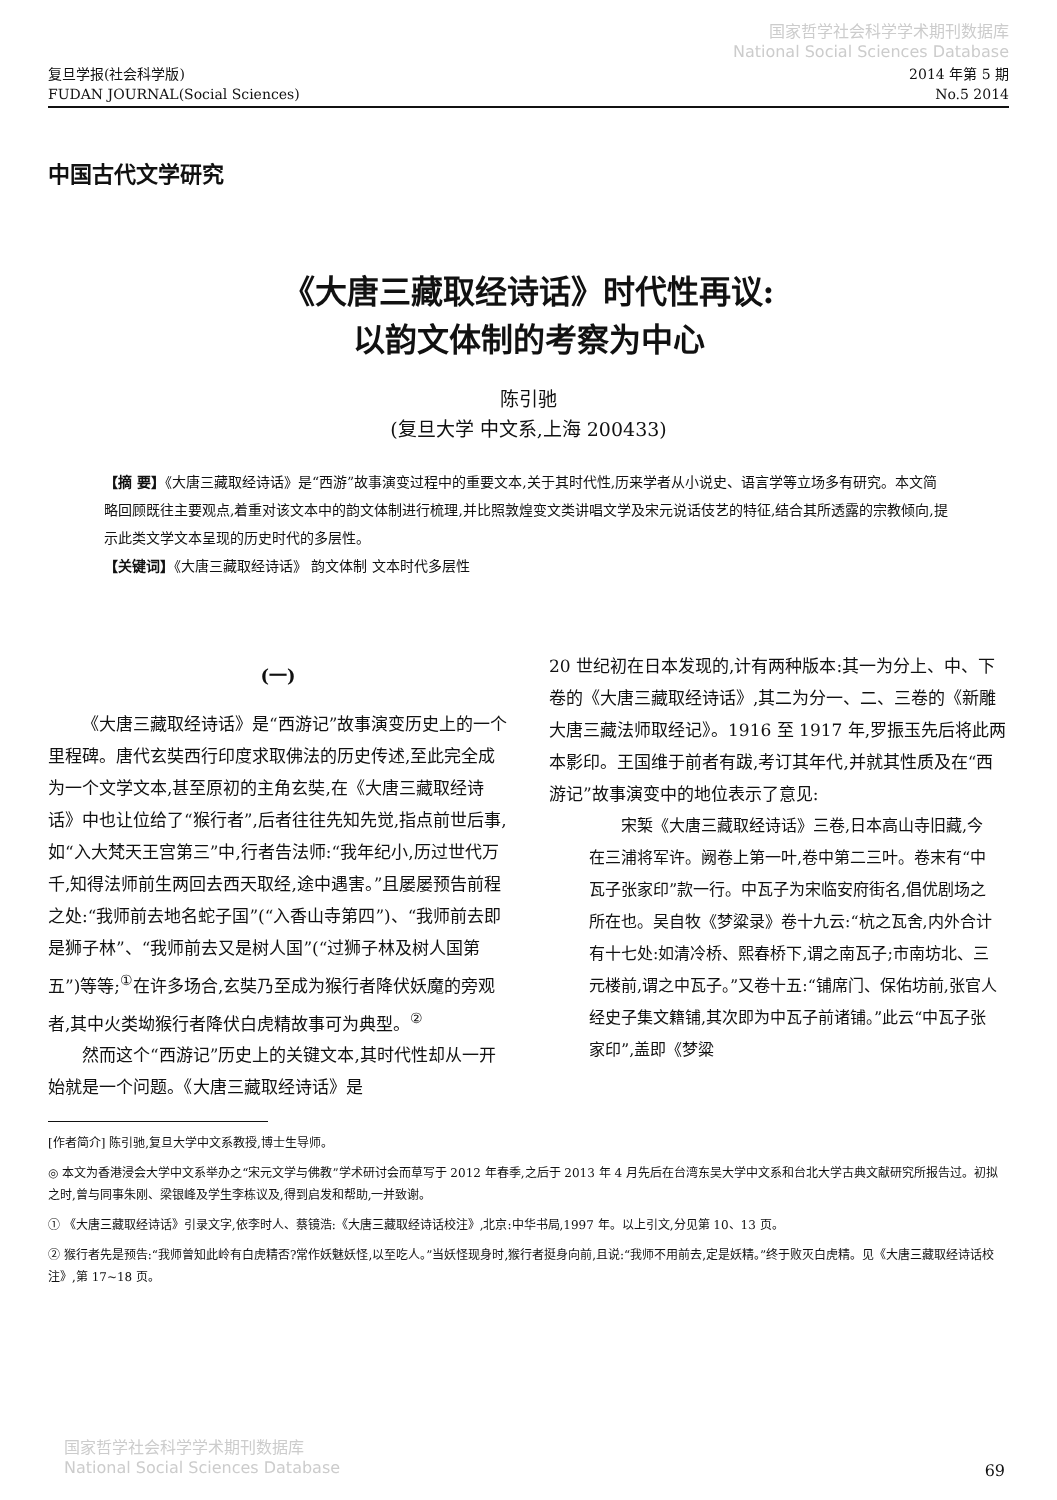国家哲学社会科学学术期刊数据库
National Social Sciences Database
复旦学报(社会科学版)
FUDAN JOURNAL(Social Sciences)
2014 年第 5 期
No.5 2014
中国古代文学研究
《大唐三藏取经诗话》时代性再议:
以韵文体制的考察为中心
陈引驰
(复旦大学 中文系,上海 200433)
【摘 要】《大唐三藏取经诗话》是“西游”故事演变过程中的重要文本,关于其时代性,历来学者从小说史、语言学等立场多有研究。本文简略回顾既往主要观点,着重对该文本中的韵文体制进行梳理,并比照敦煌变文类讲唱文学及宋元说话伎艺的特征,结合其所透露的宗教倾向,提示此类文学文本呈现的历史时代的多层性。
【关键词】《大唐三藏取经诗话》 韵文体制 文本时代多层性
(一)
《大唐三藏取经诗话》是“西游记”故事演变历史上的一个里程碑。唐代玄奘西行印度求取佛法的历史传述,至此完全成为一个文学文本,甚至原初的主角玄奘,在《大唐三藏取经诗话》中也让位给了“猴行者”,后者往往先知先觉,指点前世后事,如“入大梵天王宫第三”中,行者告法师:“我年纪小,历过世代万千,知得法师前生两回去西天取经,途中遇害。”且屡屡预告前程之处:“我师前去地名蛇子国”(“入香山寺第四”)、“我师前去即是狮子林”、“我师前去又是树人国”(“过狮子林及树人国第五”)等等;<sup>①</sup>在许多场合,玄奘乃至成为猴行者降伏妖魔的旁观者,其中火类坳猴行者降伏白虎精故事可为典型。<sup>②</sup>
然而这个“西游记”历史上的关键文本,其时代性却从一开始就是一个问题。《大唐三藏取经诗话》是
20 世纪初在日本发现的,计有两种版本:其一为分上、中、下卷的《大唐三藏取经诗话》,其二为分一、二、三卷的《新雕大唐三藏法师取经记》。1916 至 1917 年,罗振玉先后将此两本影印。王国维于前者有跋,考订其年代,并就其性质及在“西游记”故事演变中的地位表示了意见:
宋椠《大唐三藏取经诗话》三卷,日本高山寺旧藏,今在三浦将军许。阙卷上第一叶,卷中第二三叶。卷末有“中瓦子张家印”款一行。中瓦子为宋临安府街名,倡优剧场之所在也。吴自牧《梦粱录》卷十九云:“杭之瓦舍,内外合计有十七处:如清冷桥、熙春桥下,谓之南瓦子;市南坊北、三元楼前,谓之中瓦子。”又卷十五:“铺席门、保佑坊前,张官人经史子集文籍铺,其次即为中瓦子前诸铺。”此云“中瓦子张家印”,盖即《梦粱
[作者简介] 陈引驰,复旦大学中文系教授,博士生导师。
◎ 本文为香港浸会大学中文系举办之“宋元文学与佛教”学术研讨会而草写于 2012 年春季,之后于 2013 年 4 月先后在台湾东吴大学中文系和台北大学古典文献研究所报告过。初拟之时,曾与同事朱刚、梁银峰及学生李栋议及,得到启发和帮助,一并致谢。
① 《大唐三藏取经诗话》引录文字,依李时人、蔡镜浩:《大唐三藏取经诗话校注》,北京:中华书局,1997 年。以上引文,分见第 10、13 页。
② 猴行者先是预告:“我师曾知此岭有白虎精否?常作妖魅妖怪,以至吃人。”当妖怪现身时,猴行者挺身向前,且说:“我师不用前去,定是妖精。”终于败灭白虎精。见《大唐三藏取经诗话校注》,第 17~18 页。
国家哲学社会科学学术期刊数据库
National Social Sciences Database
69